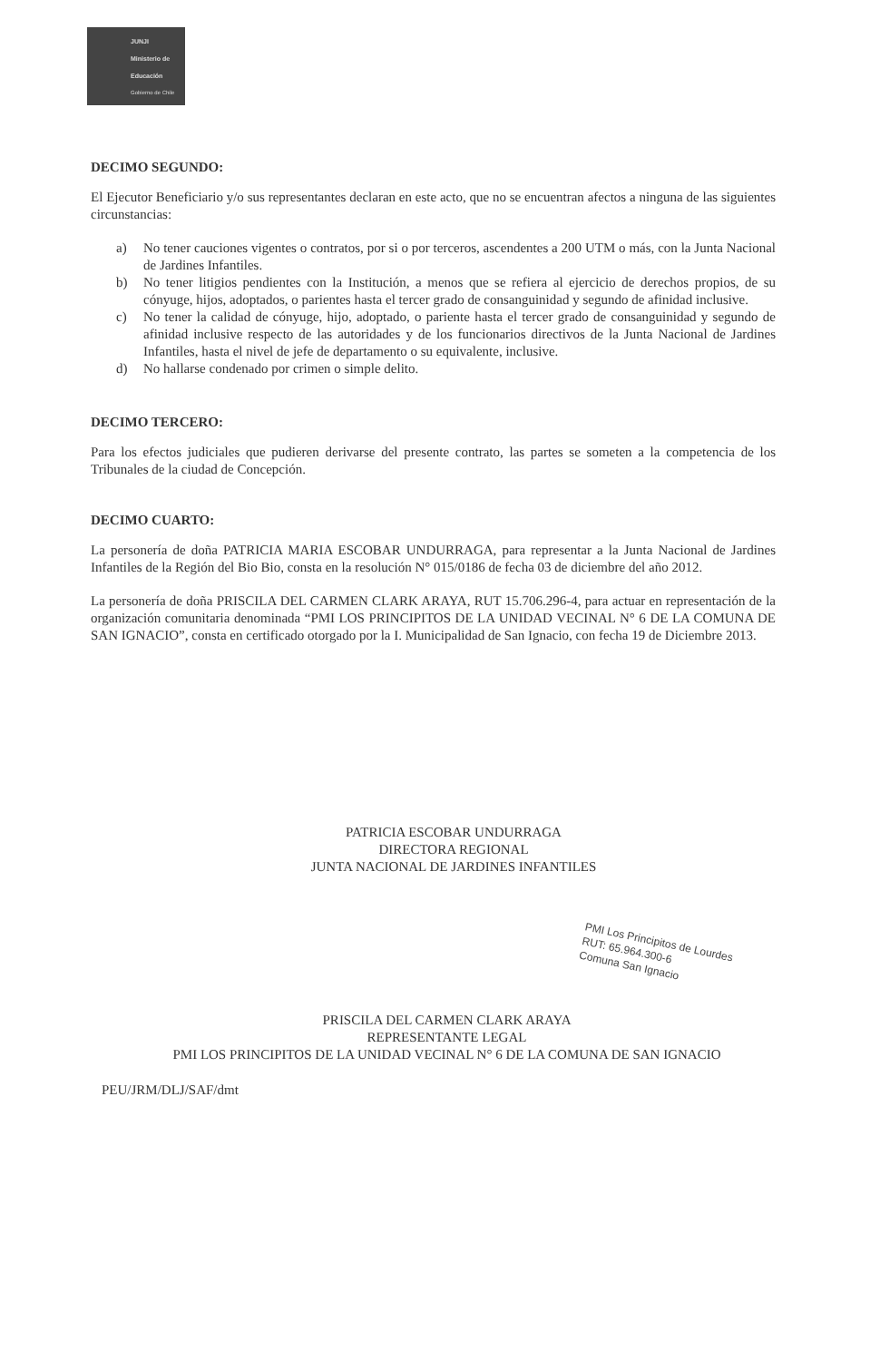JUNJI
Ministerio de Educación
Gobierno de Chile
DECIMO SEGUNDO:
El Ejecutor Beneficiario y/o sus representantes declaran en este acto, que no se encuentran afectos a ninguna de las siguientes circunstancias:
a) No tener cauciones vigentes o contratos, por si o por terceros, ascendentes a 200 UTM o más, con la Junta Nacional de Jardines Infantiles.
b) No tener litigios pendientes con la Institución, a menos que se refiera al ejercicio de derechos propios, de su cónyuge, hijos, adoptados, o parientes hasta el tercer grado de consanguinidad y segundo de afinidad inclusive.
c) No tener la calidad de cónyuge, hijo, adoptado, o pariente hasta el tercer grado de consanguinidad y segundo de afinidad inclusive respecto de las autoridades y de los funcionarios directivos de la Junta Nacional de Jardines Infantiles, hasta el nivel de jefe de departamento o su equivalente, inclusive.
d) No hallarse condenado por crimen o simple delito.
DECIMO TERCERO:
Para los efectos judiciales que pudieren derivarse del presente contrato, las partes se someten a la competencia de los Tribunales de la ciudad de Concepción.
DECIMO CUARTO:
La personería de doña PATRICIA MARIA ESCOBAR UNDURRAGA, para representar a la Junta Nacional de Jardines Infantiles de la Región del Bio Bio, consta en la resolución N° 015/0186 de fecha 03 de diciembre del año 2012.
La personería de doña PRISCILA DEL CARMEN CLARK ARAYA, RUT 15.706.296-4, para actuar en representación de la organización comunitaria denominada “PMI LOS PRINCIPITOS DE LA UNIDAD VECINAL N° 6 DE LA COMUNA DE SAN IGNACIO”, consta en certificado otorgado por la I. Municipalidad de San Ignacio, con fecha 19 de Diciembre 2013.
PATRICIA ESCOBAR UNDURRAGA
DIRECTORA REGIONAL
JUNTA NACIONAL DE JARDINES INFANTILES
PRISCILA DEL CARMEN CLARK ARAYA
REPRESENTANTE LEGAL
PMI LOS PRINCIPITOS DE LA UNIDAD VECINAL N° 6 DE LA COMUNA DE SAN IGNACIO
PEU/JRM/DLJ/SAF/dmt
PMI Los Principitos de Lourdes
RUT: 65.964.300-6
Comuna San Ignacio